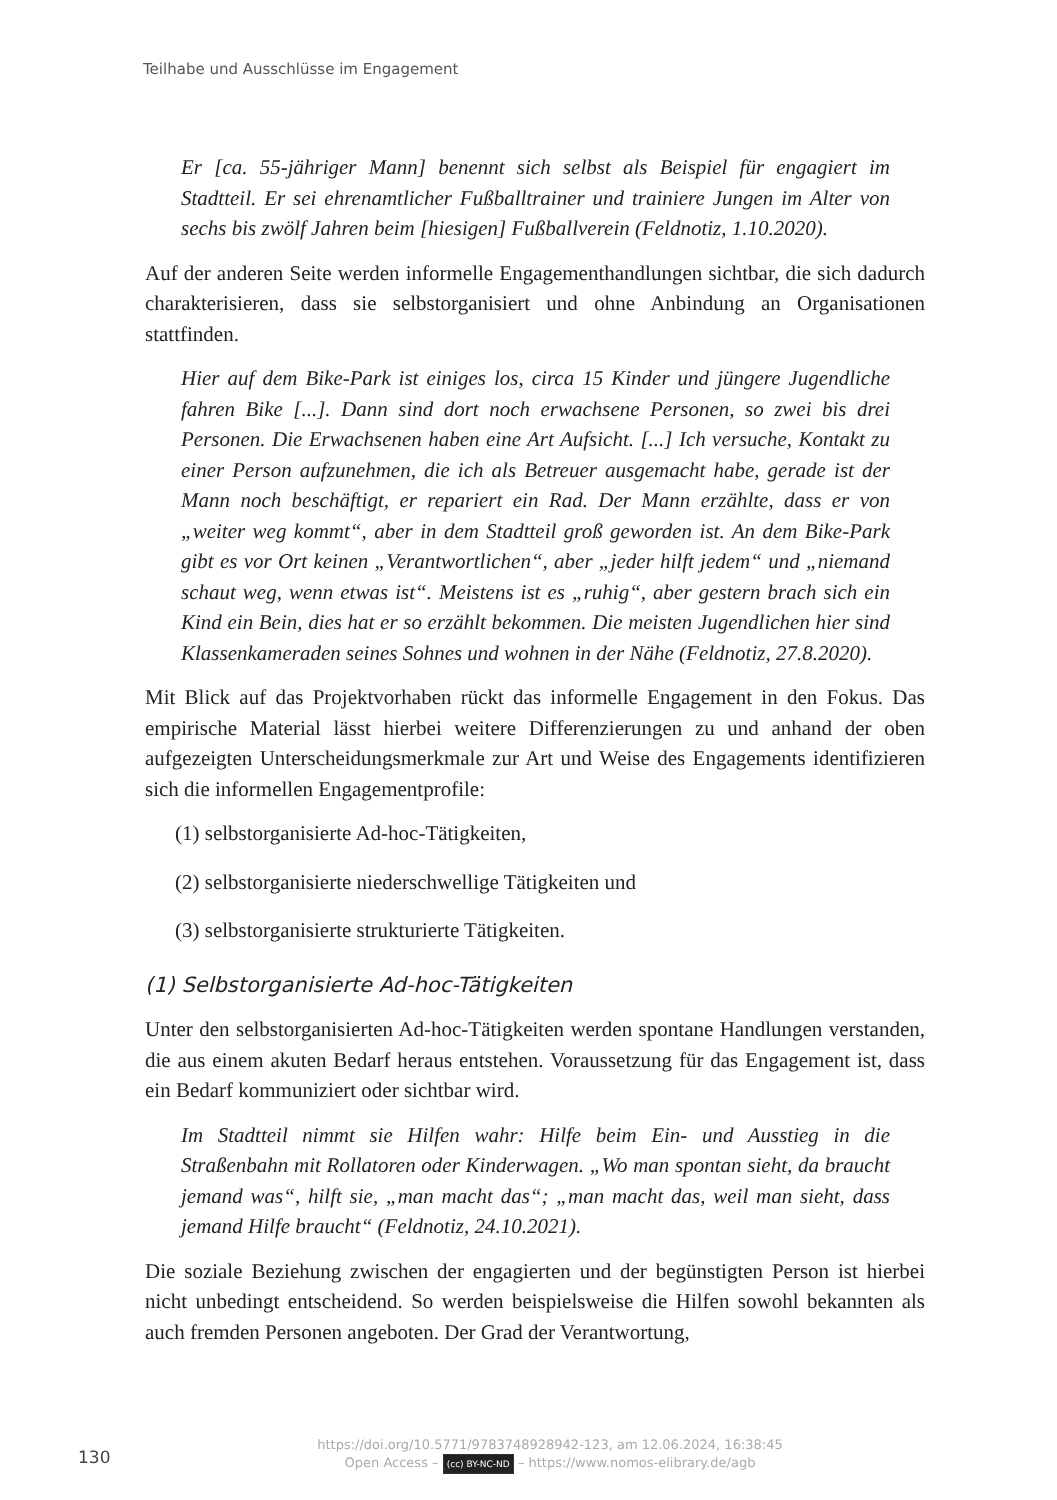Teilhabe und Ausschlüsse im Engagement
Er [ca. 55-jähriger Mann] benennt sich selbst als Beispiel für engagiert im Stadtteil. Er sei ehrenamtlicher Fußballtrainer und trainiere Jungen im Alter von sechs bis zwölf Jahren beim [hiesigen] Fußballverein (Feldnotiz, 1.10.2020).
Auf der anderen Seite werden informelle Engagementhandlungen sichtbar, die sich dadurch charakterisieren, dass sie selbstorganisiert und ohne Anbindung an Organisationen stattfinden.
Hier auf dem Bike-Park ist einiges los, circa 15 Kinder und jüngere Jugendliche fahren Bike [...]. Dann sind dort noch erwachsene Personen, so zwei bis drei Personen. Die Erwachsenen haben eine Art Aufsicht. [...] Ich versuche, Kontakt zu einer Person aufzunehmen, die ich als Betreuer ausgemacht habe, gerade ist der Mann noch beschäftigt, er repariert ein Rad. Der Mann erzählte, dass er von „weiter weg kommt“, aber in dem Stadtteil groß geworden ist. An dem Bike-Park gibt es vor Ort keinen „Verantwortlichen“, aber „jeder hilft jedem“ und „niemand schaut weg, wenn etwas ist“. Meistens ist es „ruhig“, aber gestern brach sich ein Kind ein Bein, dies hat er so erzählt bekommen. Die meisten Jugendlichen hier sind Klassenkameraden seines Sohnes und wohnen in der Nähe (Feldnotiz, 27.8.2020).
Mit Blick auf das Projektvorhaben rückt das informelle Engagement in den Fokus. Das empirische Material lässt hierbei weitere Differenzierungen zu und anhand der oben aufgezeigten Unterscheidungsmerkmale zur Art und Weise des Engagements identifizieren sich die informellen Engagementprofile:
(1) selbstorganisierte Ad-hoc-Tätigkeiten,
(2) selbstorganisierte niederschwellige Tätigkeiten und
(3) selbstorganisierte strukturierte Tätigkeiten.
(1) Selbstorganisierte Ad-hoc-Tätigkeiten
Unter den selbstorganisierten Ad-hoc-Tätigkeiten werden spontane Handlungen verstanden, die aus einem akuten Bedarf heraus entstehen. Voraussetzung für das Engagement ist, dass ein Bedarf kommuniziert oder sichtbar wird.
Im Stadtteil nimmt sie Hilfen wahr: Hilfe beim Ein- und Ausstieg in die Straßenbahn mit Rollatoren oder Kinderwagen. „Wo man spontan sieht, da braucht jemand was“, hilft sie, „man macht das“; „man macht das, weil man sieht, dass jemand Hilfe braucht“ (Feldnotiz, 24.10.2021).
Die soziale Beziehung zwischen der engagierten und der begünstigten Person ist hierbei nicht unbedingt entscheidend. So werden beispielsweise die Hilfen sowohl bekannten als auch fremden Personen angeboten. Der Grad der Verantwortung,
130
https://doi.org/10.5771/9783748928942-123, am 12.06.2024, 16:38:45
Open Access – (cc) BY-NC-ND – https://www.nomos-elibrary.de/agb